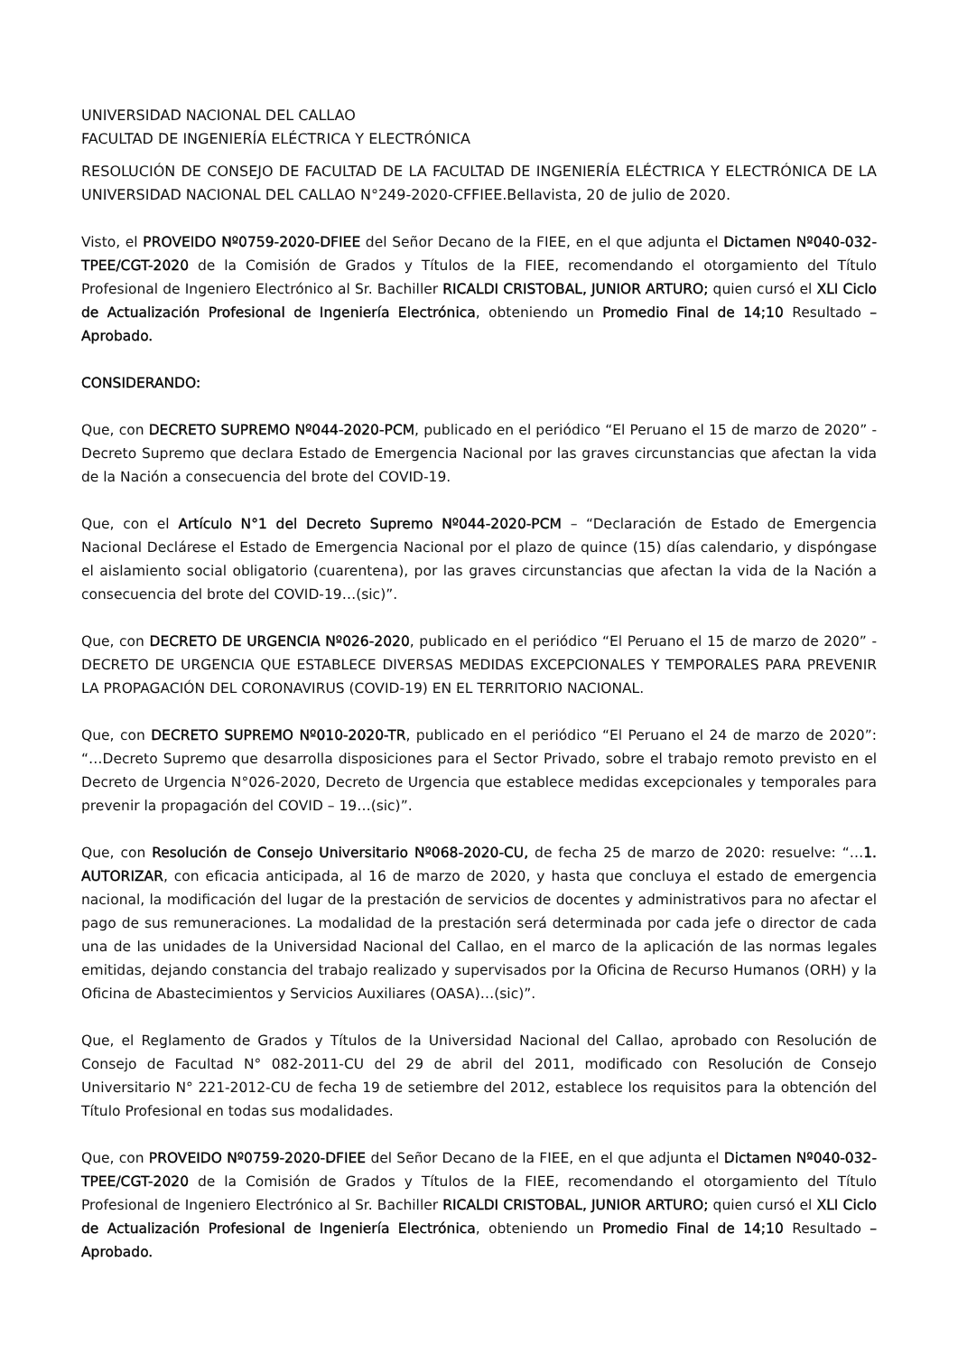UNIVERSIDAD NACIONAL DEL CALLAO
FACULTAD DE INGENIERÍA ELÉCTRICA Y ELECTRÓNICA
RESOLUCIÓN DE CONSEJO DE FACULTAD DE LA FACULTAD DE INGENIERÍA ELÉCTRICA Y ELECTRÓNICA DE LA UNIVERSIDAD NACIONAL DEL CALLAO N°249-2020-CFFIEE.Bellavista, 20 de julio de 2020.
Visto, el PROVEIDO Nº0759-2020-DFIEE del Señor Decano de la FIEE, en el que adjunta el Dictamen Nº040-032-TPEE/CGT-2020 de la Comisión de Grados y Títulos de la FIEE, recomendando el otorgamiento del Título Profesional de Ingeniero Electrónico al Sr. Bachiller RICALDI CRISTOBAL, JUNIOR ARTURO; quien cursó el XLI Ciclo de Actualización Profesional de Ingeniería Electrónica, obteniendo un Promedio Final de 14;10 Resultado – Aprobado.
CONSIDERANDO:
Que, con DECRETO SUPREMO Nº044-2020-PCM, publicado en el periódico “El Peruano el 15 de marzo de 2020” - Decreto Supremo que declara Estado de Emergencia Nacional por las graves circunstancias que afectan la vida de la Nación a consecuencia del brote del COVID-19.
Que, con el Artículo N°1 del Decreto Supremo Nº044-2020-PCM – “Declaración de Estado de Emergencia Nacional Declárese el Estado de Emergencia Nacional por el plazo de quince (15) días calendario, y dispóngase el aislamiento social obligatorio (cuarentena), por las graves circunstancias que afectan la vida de la Nación a consecuencia del brote del COVID-19…(sic)”.
Que, con DECRETO DE URGENCIA Nº026-2020, publicado en el periódico “El Peruano el 15 de marzo de 2020” - DECRETO DE URGENCIA QUE ESTABLECE DIVERSAS MEDIDAS EXCEPCIONALES Y TEMPORALES PARA PREVENIR LA PROPAGACIÓN DEL CORONAVIRUS (COVID-19) EN EL TERRITORIO NACIONAL.
Que, con DECRETO SUPREMO Nº010-2020-TR, publicado en el periódico “El Peruano el 24 de marzo de 2020”: “…Decreto Supremo que desarrolla disposiciones para el Sector Privado, sobre el trabajo remoto previsto en el Decreto de Urgencia N°026-2020, Decreto de Urgencia que establece medidas excepcionales y temporales para prevenir la propagación del COVID – 19…(sic)”.
Que, con Resolución de Consejo Universitario Nº068-2020-CU, de fecha 25 de marzo de 2020: resuelve: “…1. AUTORIZAR, con eficacia anticipada, al 16 de marzo de 2020, y hasta que concluya el estado de emergencia nacional, la modificación del lugar de la prestación de servicios de docentes y administrativos para no afectar el pago de sus remuneraciones. La modalidad de la prestación será determinada por cada jefe o director de cada una de las unidades de la Universidad Nacional del Callao, en el marco de la aplicación de las normas legales emitidas, dejando constancia del trabajo realizado y supervisados por la Oficina de Recurso Humanos (ORH) y la Oficina de Abastecimientos y Servicios Auxiliares (OASA)…(sic)”.
Que, el Reglamento de Grados y Títulos de la Universidad Nacional del Callao, aprobado con Resolución de Consejo de Facultad N° 082-2011-CU del 29 de abril del 2011, modificado con Resolución de Consejo Universitario N° 221-2012-CU de fecha 19 de setiembre del 2012, establece los requisitos para la obtención del Título Profesional en todas sus modalidades.
Que, con PROVEIDO Nº0759-2020-DFIEE del Señor Decano de la FIEE, en el que adjunta el Dictamen Nº040-032-TPEE/CGT-2020 de la Comisión de Grados y Títulos de la FIEE, recomendando el otorgamiento del Título Profesional de Ingeniero Electrónico al Sr. Bachiller RICALDI CRISTOBAL, JUNIOR ARTURO; quien cursó el XLI Ciclo de Actualización Profesional de Ingeniería Electrónica, obteniendo un Promedio Final de 14;10 Resultado – Aprobado.